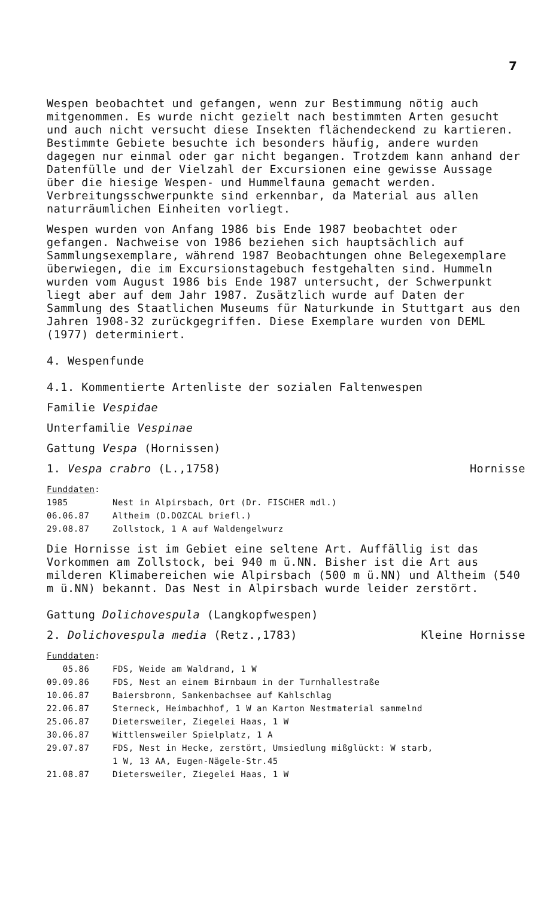7
Wespen beobachtet und gefangen, wenn zur Bestimmung nötig auch mitgenommen. Es wurde nicht gezielt nach bestimmten Arten gesucht und auch nicht versucht diese Insekten flächendeckend zu kartieren. Bestimmte Gebiete besuchte ich besonders häufig, andere wurden dagegen nur einmal oder gar nicht begangen. Trotzdem kann anhand der Datenfülle und der Vielzahl der Excursionen eine gewisse Aussage über die hiesige Wespen- und Hummelfauna gemacht werden. Verbreitungsschwerpunkte sind erkennbar, da Material aus allen naturräumlichen Einheiten vorliegt.
Wespen wurden von Anfang 1986 bis Ende 1987 beobachtet oder gefangen. Nachweise von 1986 beziehen sich hauptsächlich auf Sammlungsexemplare, während 1987 Beobachtungen ohne Belegexemplare überwiegen, die im Excursionstagebuch festgehalten sind. Hummeln wurden vom August 1986 bis Ende 1987 untersucht, der Schwerpunkt liegt aber auf dem Jahr 1987. Zusätzlich wurde auf Daten der Sammlung des Staatlichen Museums für Naturkunde in Stuttgart aus den Jahren 1908-32 zurückgegriffen. Diese Exemplare wurden von DEML (1977) determiniert.
4. Wespenfunde
4.1. Kommentierte Artenliste der sozialen Faltenwespen
Familie Vespidae
Unterfamilie Vespinae
Gattung Vespa (Hornissen)
1. Vespa crabro (L.,1758) Hornisse
Funddaten:
| 1985 | Nest in Alpirsbach, Ort (Dr. FISCHER mdl.) |
| 06.06.87 | Altheim (D.DOZCAL briefl.) |
| 29.08.87 | Zollstock, 1 A auf Waldengelwurz |
Die Hornisse ist im Gebiet eine seltene Art. Auffällig ist das Vorkommen am Zollstock, bei 940 m ü.NN. Bisher ist die Art aus milderen Klimabereichen wie Alpirsbach (500 m ü.NN) und Altheim (540 m ü.NN) bekannt. Das Nest in Alpirsbach wurde leider zerstört.
Gattung Dolichovespula (Langkopfwespen)
2. Dolichovespula media (Retz.,1783) Kleine Hornisse
Funddaten:
| 05.86 | FDS, Weide am Waldrand, 1 W |
| 09.09.86 | FDS, Nest an einem Birnbaum in der Turnhallestraße |
| 10.06.87 | Baiersbronn, Sankenbachsee auf Kahlschlag |
| 22.06.87 | Sterneck, Heimbachhof, 1 W an Karton Nestmaterial sammelnd |
| 25.06.87 | Dietersweiler, Ziegelei Haas, 1 W |
| 30.06.87 | Wittlensweiler Spielplatz, 1 A |
| 29.07.87 | FDS, Nest in Hecke, zerstört, Umsiedlung mißglückt: W starb, 1 W, 13 AA, Eugen-Nägele-Str.45 |
| 21.08.87 | Dietersweiler, Ziegelei Haas, 1 W |